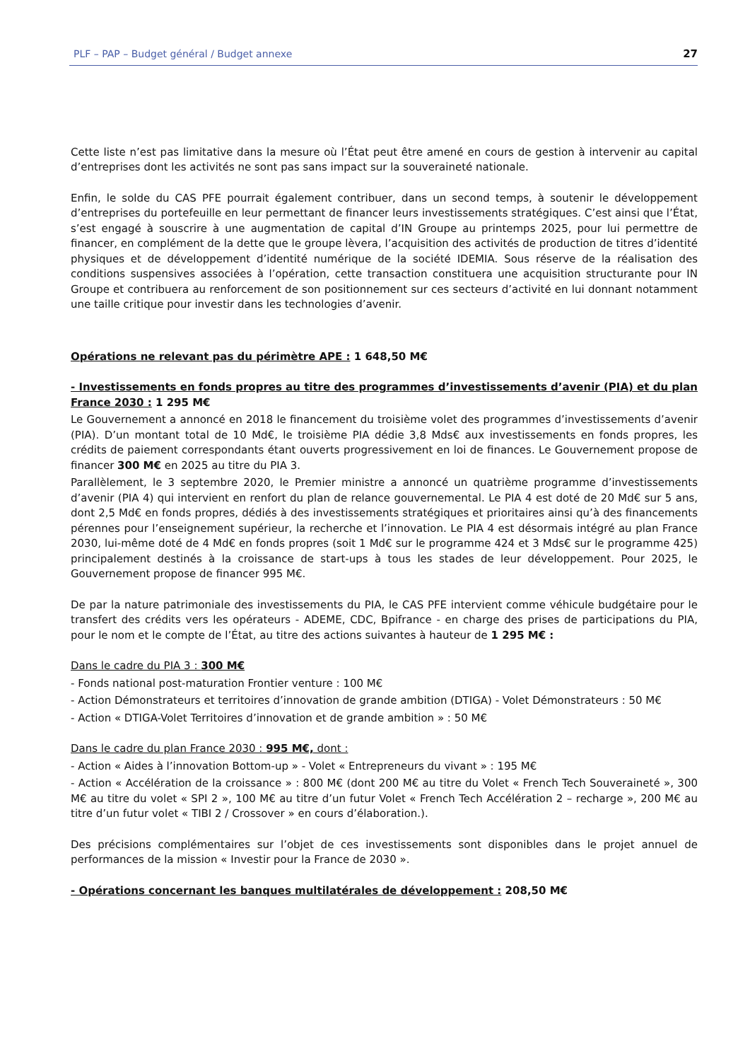PLF – PAP – Budget général / Budget annexe 27
Cette liste n’est pas limitative dans la mesure où l’État peut être amené en cours de gestion à intervenir au capital d’entreprises dont les activités ne sont pas sans impact sur la souveraineté nationale.
Enfin, le solde du CAS PFE pourrait également contribuer, dans un second temps, à soutenir le développement d’entreprises du portefeuille en leur permettant de financer leurs investissements stratégiques. C’est ainsi que l’État, s’est engagé à souscrire à une augmentation de capital d’IN Groupe au printemps 2025, pour lui permettre de financer, en complément de la dette que le groupe lèvera, l’acquisition des activités de production de titres d’identité physiques et de développement d’identité numérique de la société IDEMIA. Sous réserve de la réalisation des conditions suspensives associées à l’opération, cette transaction constituera une acquisition structurante pour IN Groupe et contribuera au renforcement de son positionnement sur ces secteurs d’activité en lui donnant notamment une taille critique pour investir dans les technologies d’avenir.
Opérations ne relevant pas du périmètre APE : 1 648,50 M€
- Investissements en fonds propres au titre des programmes d’investissements d’avenir (PIA) et du plan France 2030 : 1 295 M€
Le Gouvernement a annoncé en 2018 le financement du troisième volet des programmes d’investissements d’avenir (PIA). D’un montant total de 10 Md€, le troisième PIA dédie 3,8 Mds€ aux investissements en fonds propres, les crédits de paiement correspondants étant ouverts progressivement en loi de finances. Le Gouvernement propose de financer 300 M€ en 2025 au titre du PIA 3.
Parallèlement, le 3 septembre 2020, le Premier ministre a annoncé un quatrième programme d’investissements d’avenir (PIA 4) qui intervient en renfort du plan de relance gouvernemental. Le PIA 4 est doté de 20 Md€ sur 5 ans, dont 2,5 Md€ en fonds propres, dédiés à des investissements stratégiques et prioritaires ainsi qu’à des financements pérennes pour l’enseignement supérieur, la recherche et l’innovation. Le PIA 4 est désormais intégré au plan France 2030, lui-même doté de 4 Md€ en fonds propres (soit 1 Md€ sur le programme 424 et 3 Mds€ sur le programme 425) principalement destinés à la croissance de start-ups à tous les stades de leur développement. Pour 2025, le Gouvernement propose de financer 995 M€.
De par la nature patrimoniale des investissements du PIA, le CAS PFE intervient comme véhicule budgétaire pour le transfert des crédits vers les opérateurs - ADEME, CDC, Bpifrance - en charge des prises de participations du PIA, pour le nom et le compte de l’État, au titre des actions suivantes à hauteur de 1 295 M€ :
Dans le cadre du PIA 3 : 300 M€
- Fonds national post-maturation Frontier venture : 100 M€
- Action Démonstrateurs et territoires d’innovation de grande ambition (DTIGA) - Volet Démonstrateurs : 50 M€
- Action « DTIGA-Volet Territoires d’innovation et de grande ambition » : 50 M€
Dans le cadre du plan France 2030 : 995 M€, dont :
- Action « Aides à l’innovation Bottom-up » - Volet « Entrepreneurs du vivant » : 195 M€
- Action « Accélération de la croissance » : 800 M€ (dont 200 M€ au titre du Volet « French Tech Souveraineté », 300 M€ au titre du volet « SPI 2 », 100 M€ au titre d’un futur Volet « French Tech Accélération 2 – recharge », 200 M€ au titre d’un futur volet « TIBI 2 / Crossover » en cours d’élaboration.).
Des précisions complémentaires sur l’objet de ces investissements sont disponibles dans le projet annuel de performances de la mission « Investir pour la France de 2030 ».
- Opérations concernant les banques multilatérales de développement : 208,50 M€